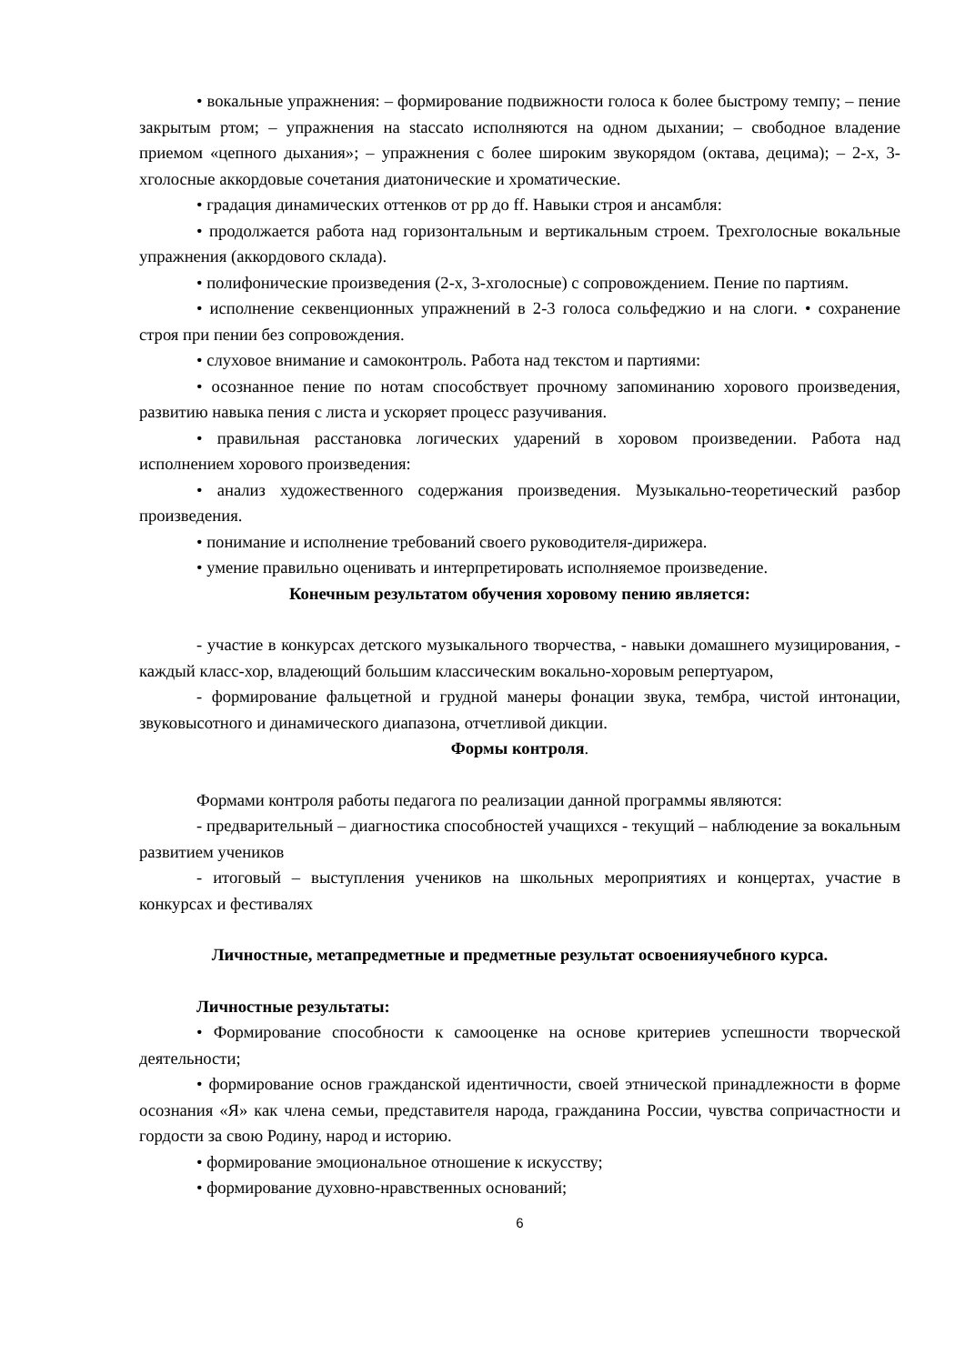• вокальные упражнения: – формирование подвижности голоса к более быстрому темпу; – пение закрытым ртом; – упражнения на staccato исполняются на одном дыхании; – свободное владение приемом «цепного дыхания»; – упражнения с более широким звукорядом (октава, децима); – 2-х, 3-хголосные аккордовые сочетания диатонические и хроматические.
• градация динамических оттенков от pp до ff. Навыки строя и ансамбля:
• продолжается работа над горизонтальным и вертикальным строем. Трехголосные вокальные упражнения (аккордового склада).
• полифонические произведения (2-х, 3-хголосные) с сопровождением. Пение по партиям.
• исполнение секвенционных упражнений в 2-3 голоса сольфеджио и на слоги. • сохранение строя при пении без сопровождения.
• слуховое внимание и самоконтроль. Работа над текстом и партиями:
• осознанное пение по нотам способствует прочному запоминанию хорового произведения, развитию навыка пения с листа и ускоряет процесс разучивания.
• правильная расстановка логических ударений в хоровом произведении. Работа над исполнением хорового произведения:
• анализ художественного содержания произведения. Музыкально-теоретический разбор произведения.
• понимание и исполнение требований своего руководителя-дирижера.
• умение правильно оценивать и интерпретировать исполняемое произведение.
Конечным результатом обучения хоровому пению является:
- участие в конкурсах детского музыкального творчества, - навыки домашнего музицирования, - каждый класс-хор, владеющий большим классическим вокально-хоровым репертуаром,
- формирование фальцетной и грудной манеры фонации звука, тембра, чистой интонации, звуковысотного и динамического диапазона, отчетливой дикции.
Формы контроля.
Формами контроля работы педагога по реализации данной программы являются:
- предварительный – диагностика способностей учащихся - текущий – наблюдение за вокальным развитием учеников
- итоговый – выступления учеников на школьных мероприятиях и концертах, участие в конкурсах и фестивалях
Личностные, метапредметные и предметные результат освоенияучебного курса.
Личностные результаты:
• Формирование способности к самооценке на основе критериев успешности творческой деятельности;
• формирование основ гражданской идентичности, своей этнической принадлежности в форме осознания «Я» как члена семьи, представителя народа, гражданина России, чувства сопричастности и гордости за свою Родину, народ и историю.
• формирование эмоциональное отношение к искусству;
• формирование духовно-нравственных оснований;
6